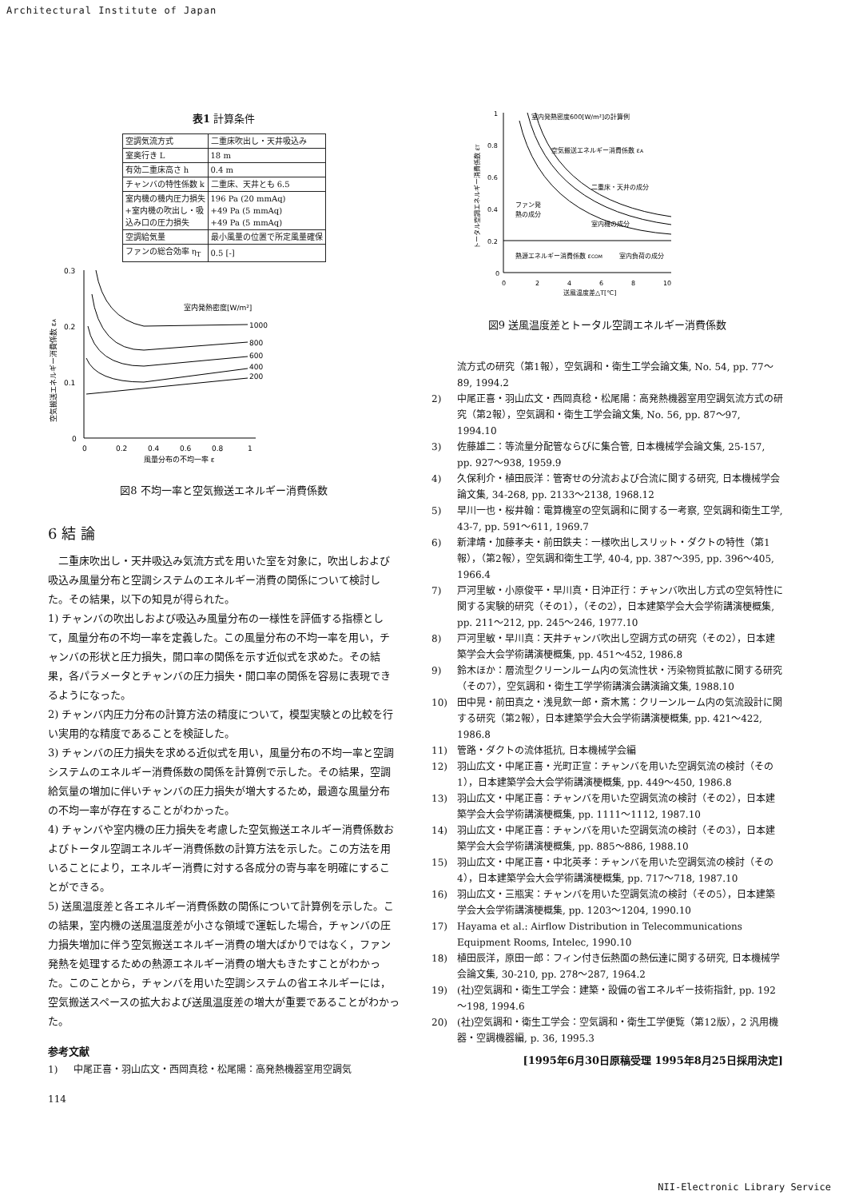Architectural Institute of Japan
表1 計算条件
| 空調気流方式 | 二重床吹出し・天井吸込み |
| 室奥行き L | 18 m |
| 有効二重床高さ h | 0.4 m |
| チャンバの特性係数 k | 二重床、天井とも 6.5 |
| 室内機の機内圧力損失 +室内機の吹出し・吸 込み口の圧力損失 | 196 Pa (20 mmAq) +49 Pa (5 mmAq) +49 Pa (5 mmAq) |
| 空調給気量 | 最小風量の位置で所定風量確保 |
| ファンの総合効率 η<sub>T</sub> | 0.5 [-] |
0.3
0.2
0.1
0
室内発熱密度[W/m²]
1000
800
600
400
200
0
0.2
0.4
0.6
0.8
1
風量分布の不均一率 ε
空気搬送エネルギー消費係数 εA
図8 不均一率と空気搬送エネルギー消費係数
6 結 論
二重床吹出し・天井吸込み気流方式を用いた室を対象に，吹出しおよび吸込み風量分布と空調システムのエネルギー消費の関係について検討した。その結果，以下の知見が得られた。
1) チャンバの吹出しおよび吸込み風量分布の一様性を評価する指標として，風量分布の不均一率を定義した。この風量分布の不均一率を用い，チャンバの形状と圧力損失，開口率の関係を示す近似式を求めた。その結果，各パラメータとチャンバの圧力損失・開口率の関係を容易に表現できるようになった。
2) チャンバ内圧力分布の計算方法の精度について，模型実験との比較を行い実用的な精度であることを検証した。
3) チャンバの圧力損失を求める近似式を用い，風量分布の不均一率と空調システムのエネルギー消費係数の関係を計算例で示した。その結果，空調給気量の増加に伴いチャンバの圧力損失が増大するため，最適な風量分布の不均一率が存在することがわかった。
4) チャンバや室内機の圧力損失を考慮した空気搬送エネルギー消費係数およびトータル空調エネルギー消費係数の計算方法を示した。この方法を用いることにより，エネルギー消費に対する各成分の寄与率を明確にすることができる。
5) 送風温度差と各エネルギー消費係数の関係について計算例を示した。この結果，室内機の送風温度差が小さな領域で運転した場合，チャンバの圧力損失増加に伴う空気搬送エネルギー消費の増大ばかりではなく，ファン発熱を処理するための熱源エネルギー消費の増大もきたすことがわかった。このことから，チャンバを用いた空調システムの省エネルギーには，空気搬送スペースの拡大および送風温度差の増大が重要であることがわかった。
参考文献
1) 中尾正喜・羽山広文・西岡真稔・松尾陽：高発熱機器室用空調気
1
0.8
0.6
0.4
0.2
0
室内発熱密度600[W/m²]の計算例
空気搬送エネルギー消費係数 εA
二重床・天井の成分
ファン発
熱の成分
室内機の成分
熱源エネルギー消費係数 εCOM
室内負荷の成分
0
2
4
6
8
10
送風温度差△T[℃]
トータル空調エネルギー消費係数 εT
図9 送風温度差とトータル空調エネルギー消費係数
流方式の研究（第1報），空気調和・衛生工学会論文集, No. 54, pp. 77～89, 1994.2
2) 中尾正喜・羽山広文・西岡真稔・松尾陽：高発熱機器室用空調気流方式の研究（第2報），空気調和・衛生工学会論文集, No. 56, pp. 87～97, 1994.10
3) 佐藤雄二：等流量分配管ならびに集合管, 日本機械学会論文集, 25-157, pp. 927～938, 1959.9
4) 久保利介・植田辰洋：管寄せの分流および合流に関する研究, 日本機械学会論文集, 34-268, pp. 2133～2138, 1968.12
5) 早川一也・桜井翰：電算機室の空気調和に関する一考察, 空気調和衛生工学, 43-7, pp. 591～611, 1969.7
6) 新津靖・加藤孝夫・前田鉄夫：一様吹出しスリット・ダクトの特性（第1報），（第2報），空気調和衛生工学, 40-4, pp. 387～395, pp. 396～405, 1966.4
7) 戸河里敏・小原俊平・早川真・日沖正行：チャンバ吹出し方式の空気特性に関する実験的研究（その1），（その2），日本建築学会大会学術講演梗概集, pp. 211～212, pp. 245～246, 1977.10
8) 戸河里敏・早川真：天井チャンバ吹出し空調方式の研究（その2），日本建築学会大会学術講演梗概集, pp. 451～452, 1986.8
9) 鈴木ほか：層流型クリーンルーム内の気流性状・汚染物質拡散に関する研究（その7），空気調和・衛生工学学術講演会講演論文集, 1988.10
10) 田中晃・前田真之・浅見欽一郎・斎木篤：クリーンルーム内の気流設計に関する研究（第2報），日本建築学会大会学術講演梗概集, pp. 421～422, 1986.8
11) 管路・ダクトの流体抵抗, 日本機械学会編
12) 羽山広文・中尾正喜・光町正宣：チャンバを用いた空調気流の検討（その1），日本建築学会大会学術講演梗概集, pp. 449～450, 1986.8
13) 羽山広文・中尾正喜：チャンバを用いた空調気流の検討（その2），日本建築学会大会学術講演梗概集, pp. 1111～1112, 1987.10
14) 羽山広文・中尾正喜：チャンバを用いた空調気流の検討（その3），日本建築学会大会学術講演梗概集, pp. 885～886, 1988.10
15) 羽山広文・中尾正喜・中北英孝：チャンバを用いた空調気流の検討（その4），日本建築学会大会学術講演梗概集, pp. 717～718, 1987.10
16) 羽山広文・三瓶実：チャンバを用いた空調気流の検討（その5），日本建築学会大会学術講演梗概集, pp. 1203～1204, 1990.10
17) Hayama et al.: Airflow Distribution in Telecommunications Equipment Rooms, Intelec, 1990.10
18) 植田辰洋，原田一郎：フィン付き伝熱面の熱伝達に関する研究, 日本機械学会論文集, 30-210, pp. 278～287, 1964.2
19) (社)空気調和・衛生工学会：建築・設備の省エネルギー技術指針, pp. 192～198, 1994.6
20) (社)空気調和・衛生工学会：空気調和・衛生工学便覧（第12版），2 汎用機器・空調機器編, p. 36, 1995.3
[1995年6月30日原稿受理 1995年8月25日採用決定]
114
NII-Electronic Library Service